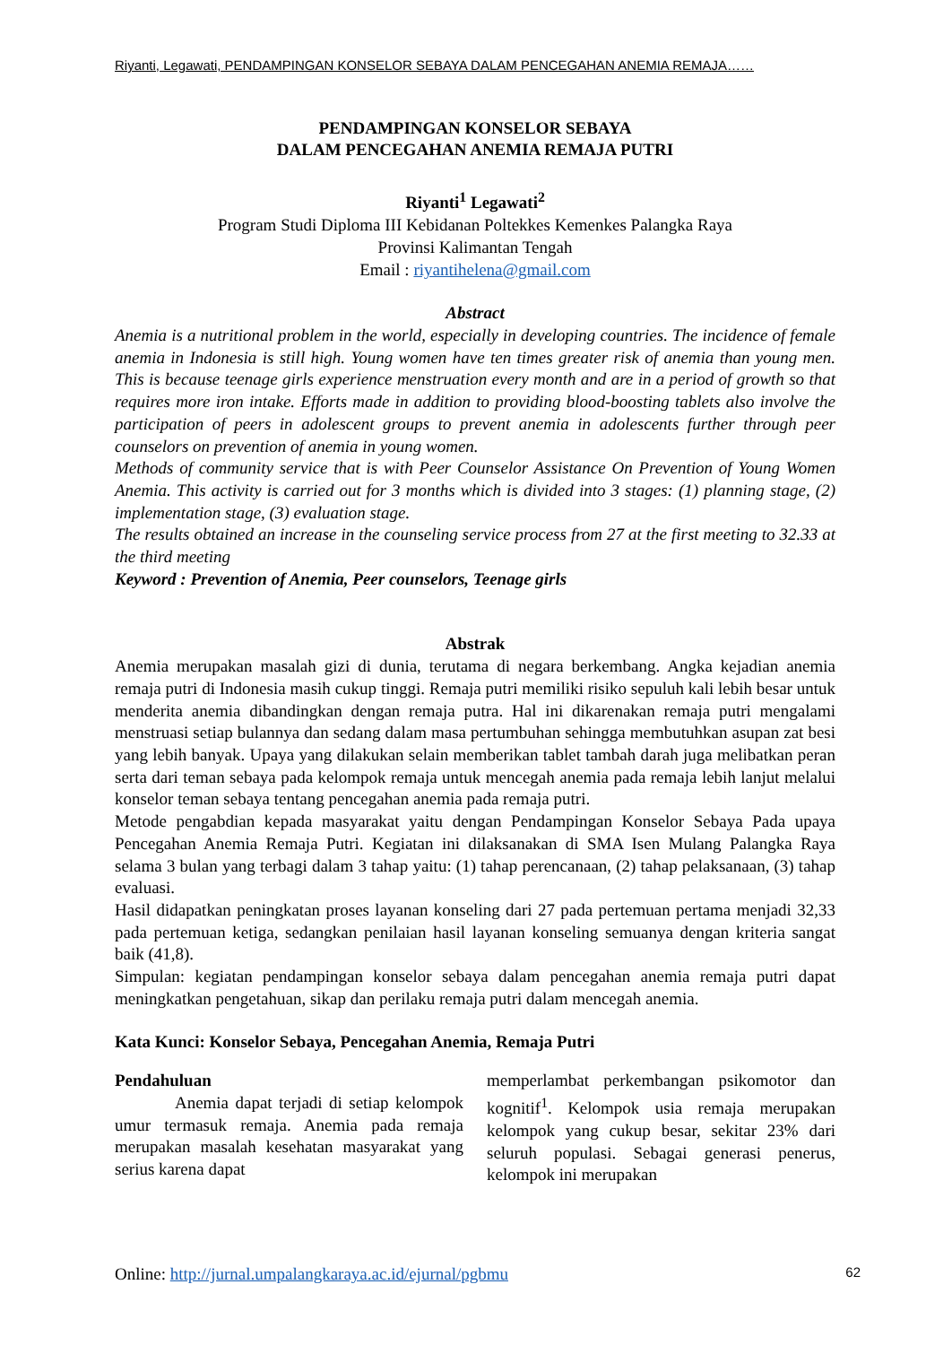Riyanti, Legawati, PENDAMPINGAN KONSELOR SEBAYA DALAM PENCEGAHAN ANEMIA REMAJA……
PENDAMPINGAN KONSELOR SEBAYA
DALAM PENCEGAHAN ANEMIA REMAJA PUTRI
Riyanti<sup>1</sup> Legawati<sup>2</sup>
Program Studi Diploma III Kebidanan Poltekkes Kemenkes Palangka Raya
Provinsi Kalimantan Tengah
Email : riyantihelena@gmail.com
Abstract
Anemia is a nutritional problem in the world, especially in developing countries. The incidence of female anemia in Indonesia is still high. Young women have ten times greater risk of anemia than young men. This is because teenage girls experience menstruation every month and are in a period of growth so that requires more iron intake. Efforts made in addition to providing blood-boosting tablets also involve the participation of peers in adolescent groups to prevent anemia in adolescents further through peer counselors on prevention of anemia in young women.
Methods of community service that is with Peer Counselor Assistance On Prevention of Young Women Anemia. This activity is carried out for 3 months which is divided into 3 stages: (1) planning stage, (2) implementation stage, (3) evaluation stage.
The results obtained an increase in the counseling service process from 27 at the first meeting to 32.33 at the third meeting
Keyword : Prevention of Anemia, Peer counselors, Teenage girls
Abstrak
Anemia merupakan masalah gizi di dunia, terutama di negara berkembang. Angka kejadian anemia remaja putri di Indonesia masih cukup tinggi. Remaja putri memiliki risiko sepuluh kali lebih besar untuk menderita anemia dibandingkan dengan remaja putra. Hal ini dikarenakan remaja putri mengalami menstruasi setiap bulannya dan sedang dalam masa pertumbuhan sehingga membutuhkan asupan zat besi yang lebih banyak. Upaya yang dilakukan selain memberikan tablet tambah darah juga melibatkan peran serta dari teman sebaya pada kelompok remaja untuk mencegah anemia pada remaja lebih lanjut melalui konselor teman sebaya tentang pencegahan anemia pada remaja putri.
Metode pengabdian kepada masyarakat yaitu dengan Pendampingan Konselor Sebaya Pada upaya Pencegahan Anemia Remaja Putri. Kegiatan ini dilaksanakan di SMA Isen Mulang Palangka Raya selama 3 bulan yang terbagi dalam 3 tahap yaitu: (1) tahap perencanaan, (2) tahap pelaksanaan, (3) tahap evaluasi.
Hasil didapatkan peningkatan proses layanan konseling dari 27 pada pertemuan pertama menjadi 32,33 pada pertemuan ketiga, sedangkan penilaian hasil layanan konseling semuanya dengan kriteria sangat baik (41,8).
Simpulan: kegiatan pendampingan konselor sebaya dalam pencegahan anemia remaja putri dapat meningkatkan pengetahuan, sikap dan perilaku remaja putri dalam mencegah anemia.
Kata Kunci: Konselor Sebaya, Pencegahan Anemia, Remaja Putri
Pendahuluan
Anemia dapat terjadi di setiap kelompok umur termasuk remaja. Anemia pada remaja merupakan masalah kesehatan masyarakat yang serius karena dapat
memperlambat perkembangan psikomotor dan kognitif<sup>1</sup>. Kelompok usia remaja merupakan kelompok yang cukup besar, sekitar 23% dari seluruh populasi. Sebagai generasi penerus, kelompok ini merupakan
Online: http://jurnal.umpalangkaraya.ac.id/ejurnal/pgbmu 62